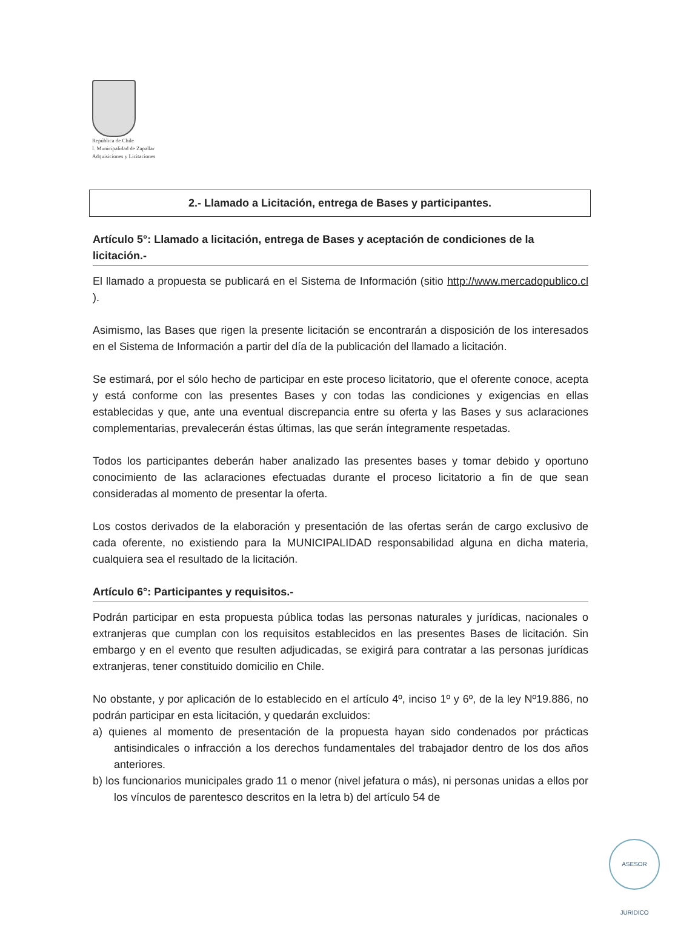República de Chile
I. Municipalidad de Zapallar
Adquisiciones y Licitaciones
2.- Llamado a Licitación, entrega de Bases y participantes.
Artículo 5°: Llamado a licitación, entrega de Bases y aceptación de condiciones de la licitación.-
El llamado a propuesta se publicará en el Sistema de Información (sitio http://www.mercadopublico.cl ).
Asimismo, las Bases que rigen la presente licitación se encontrarán a disposición de los interesados en el Sistema de Información a partir del día de la publicación del llamado a licitación.
Se estimará, por el sólo hecho de participar en este proceso licitatorio, que el oferente conoce, acepta y está conforme con las presentes Bases y con todas las condiciones y exigencias en ellas establecidas y que, ante una eventual discrepancia entre su oferta y las Bases y sus aclaraciones complementarias, prevalecerán éstas últimas, las que serán íntegramente respetadas.
Todos los participantes deberán haber analizado las presentes bases y tomar debido y oportuno conocimiento de las aclaraciones efectuadas durante el proceso licitatorio a fin de que sean consideradas al momento de presentar la oferta.
Los costos derivados de la elaboración y presentación de las ofertas serán de cargo exclusivo de cada oferente, no existiendo para la MUNICIPALIDAD responsabilidad alguna en dicha materia, cualquiera sea el resultado de la licitación.
Artículo 6°: Participantes y requisitos.-
Podrán participar en esta propuesta pública todas las personas naturales y jurídicas, nacionales o extranjeras que cumplan con los requisitos establecidos en las presentes Bases de licitación. Sin embargo y en el evento que resulten adjudicadas, se exigirá para contratar a las personas jurídicas extranjeras, tener constituido domicilio en Chile.
No obstante, y por aplicación de lo establecido en el artículo 4º, inciso 1º y 6º, de la ley Nº19.886, no podrán participar en esta licitación, y quedarán excluidos:
a) quienes al momento de presentación de la propuesta hayan sido condenados por prácticas antisindicales o infracción a los derechos fundamentales del trabajador dentro de los dos años anteriores.
b) los funcionarios municipales grado 11 o menor (nivel jefatura o más), ni personas unidas a ellos por los vínculos de parentesco descritos en la letra b) del artículo 54 de
ASESOR JURIDICO